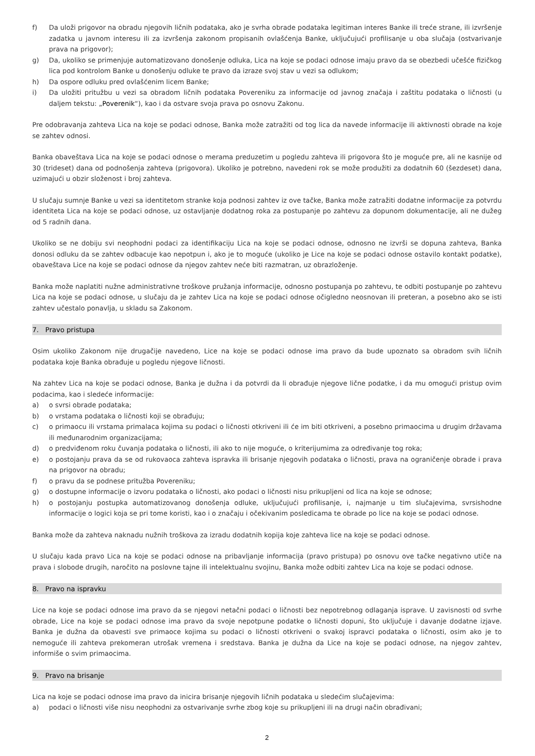f) Da uloži prigovor na obradu njegovih ličnih podataka, ako je svrha obrade podataka legitiman interes Banke ili treće strane, ili izvršenje zadatka u javnom interesu ili za izvršenja zakonom propisanih ovlašćenja Banke, uključujući profilisanje u oba slučaja (ostvarivanje prava na prigovor);
g) Da, ukoliko se primenjuje automatizovano donošenje odluka, Lica na koje se podaci odnose imaju pravo da se obezbedi učešće fizičkog lica pod kontrolom Banke u donošenju odluke te pravo da izraze svoj stav u vezi sa odlukom;
h) Da ospore odluku pred ovlašćenim licem Banke;
i) Da uložiti pritužbu u vezi sa obradom ličnih podataka Povereniku za informacije od javnog značaja i zaštitu podataka o ličnosti (u daljem tekstu: „Poverenik“), kao i da ostvare svoja prava po osnovu Zakonu.
Pre odobravanja zahteva Lica na koje se podaci odnose, Banka može zatražiti od tog lica da navede informacije ili aktivnosti obrade na koje se zahtev odnosi.
Banka obaveštava Lica na koje se podaci odnose o merama preduzetim u pogledu zahteva ili prigovora što je moguće pre, ali ne kasnije od 30 (trideset) dana od podnošenja zahteva (prigovora). Ukoliko je potrebno, navedeni rok se može produžiti za dodatnih 60 (šezdeset) dana, uzimajući u obzir složenost i broj zahteva.
U slučaju sumnje Banke u vezi sa identitetom stranke koja podnosi zahtev iz ove tačke, Banka može zatražiti dodatne informacije za potvrdu identiteta Lica na koje se podaci odnose, uz ostavljanje dodatnog roka za postupanje po zahtevu za dopunom dokumentacije, ali ne dužeg od 5 radnih dana.
Ukoliko se ne dobiju svi neophodni podaci za identifikaciju Lica na koje se podaci odnose, odnosno ne izvrši se dopuna zahteva, Banka donosi odluku da se zahtev odbacuje kao nepotpun i, ako je to moguće (ukoliko je Lice na koje se podaci odnose ostavilo kontakt podatke), obaveštava Lice na koje se podaci odnose da njegov zahtev neće biti razmatran, uz obrazloženje.
Banka može naplatiti nužne administrativne troškove pružanja informacije, odnosno postupanja po zahtevu, te odbiti postupanje po zahtevu Lica na koje se podaci odnose, u slučaju da je zahtev Lica na koje se podaci odnose očigledno neosnovan ili preteran, a posebno ako se isti zahtev učestalo ponavlja, u skladu sa Zakonom.
7. Pravo pristupa
Osim ukoliko Zakonom nije drugačije navedeno, Lice na koje se podaci odnose ima pravo da bude upoznato sa obradom svih ličnih podataka koje Banka obrađuje u pogledu njegove ličnosti.
Na zahtev Lica na koje se podaci odnose, Banka je dužna i da potvrdi da li obrađuje njegove lične podatke, i da mu omogući pristup ovim podacima, kao i sledeće informacije:
a) o svrsi obrade podataka;
b) o vrstama podataka o ličnosti koji se obrađuju;
c) o primaocu ili vrstama primalaca kojima su podaci o ličnosti otkriveni ili će im biti otkriveni, a posebno primaocima u drugim državama ili međunarodnim organizacijama;
d) o predviđenom roku čuvanja podataka o ličnosti, ili ako to nije moguće, o kriterijumima za određivanje tog roka;
e) o postojanju prava da se od rukovaoca zahteva ispravka ili brisanje njegovih podataka o ličnosti, prava na ograničenje obrade i prava na prigovor na obradu;
f) o pravu da se podnese pritužba Povereniku;
g) o dostupne informacije o izvoru podataka o ličnosti, ako podaci o ličnosti nisu prikupljeni od lica na koje se odnose;
h) o postojanju postupka automatizovanog donošenja odluke, uključujući profilisanje, i, najmanje u tim slučajevima, svrsishodne informacije o logici koja se pri tome koristi, kao i o značaju i očekivanim posledicama te obrade po lice na koje se podaci odnose.
Banka može da zahteva naknadu nužnih troškova za izradu dodatnih kopija koje zahteva lice na koje se podaci odnose.
U slučaju kada pravo Lica na koje se podaci odnose na pribavljanje informacija (pravo pristupa) po osnovu ove tačke negativno utiče na prava i slobode drugih, naročito na poslovne tajne ili intelektualnu svojinu, Banka može odbiti zahtev Lica na koje se podaci odnose.
8. Pravo na ispravku
Lice na koje se podaci odnose ima pravo da se njegovi netačni podaci o ličnosti bez nepotrebnog odlaganja isprave. U zavisnosti od svrhe obrade, Lice na koje se podaci odnose ima pravo da svoje nepotpune podatke o ličnosti dopuni, što uključuje i davanje dodatne izjave. Banka je dužna da obavesti sve primaoce kojima su podaci o ličnosti otkriveni o svakoj ispravci podataka o ličnosti, osim ako je to nemoguće ili zahteva prekomeran utrošak vremena i sredstava. Banka je dužna da Lice na koje se podaci odnose, na njegov zahtev, informiše o svim primaocima.
9. Pravo na brisanje
Lica na koje se podaci odnose ima pravo da inicira brisanje njegovih ličnih podataka u sledećim slučajevima:
a) podaci o ličnosti više nisu neophodni za ostvarivanje svrhe zbog koje su prikupljeni ili na drugi način obrađivani;
2